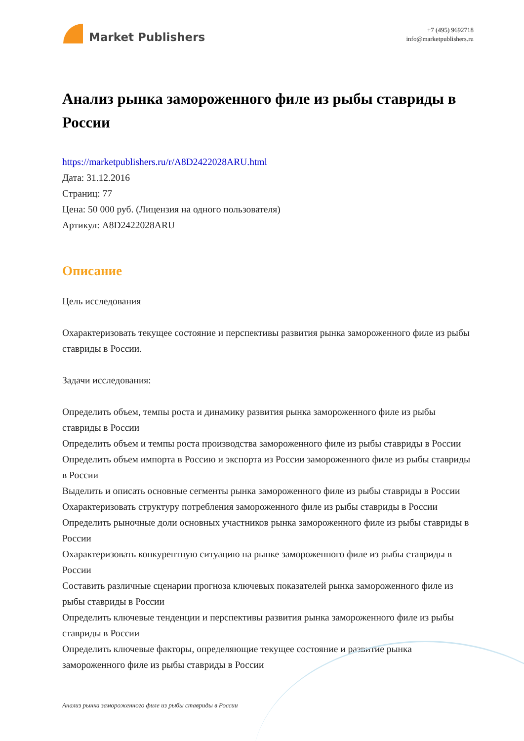Market Publishers
+7 (495) 9692718
info@marketpublishers.ru
Анализ рынка замороженного филе из рыбы ставриды в России
https://marketpublishers.ru/r/A8D2422028ARU.html
Дата: 31.12.2016
Страниц: 77
Цена: 50 000 руб. (Лицензия на одного пользователя)
Артикул: A8D2422028ARU
Описание
Цель исследования
Охарактеризовать текущее состояние и перспективы развития рынка замороженного филе из рыбы ставриды в России.
Задачи исследования:
Определить объем, темпы роста и динамику развития рынка замороженного филе из рыбы ставриды в России
Определить объем и темпы роста производства замороженного филе из рыбы ставриды в России
Определить объем импорта в Россию и экспорта из России замороженного филе из рыбы ставриды в России
Выделить и описать основные сегменты рынка замороженного филе из рыбы ставриды в России
Охарактеризовать структуру потребления замороженного филе из рыбы ставриды в России
Определить рыночные доли основных участников рынка замороженного филе из рыбы ставриды в России
Охарактеризовать конкурентную ситуацию на рынке замороженного филе из рыбы ставриды в России
Составить различные сценарии прогноза ключевых показателей рынка замороженного филе из рыбы ставриды в России
Определить ключевые тенденции и перспективы развития рынка замороженного филе из рыбы ставриды в России
Определить ключевые факторы, определяющие текущее состояние и развитие рынка замороженного филе из рыбы ставриды в России
Анализ рынка замороженного филе из рыбы ставриды в России